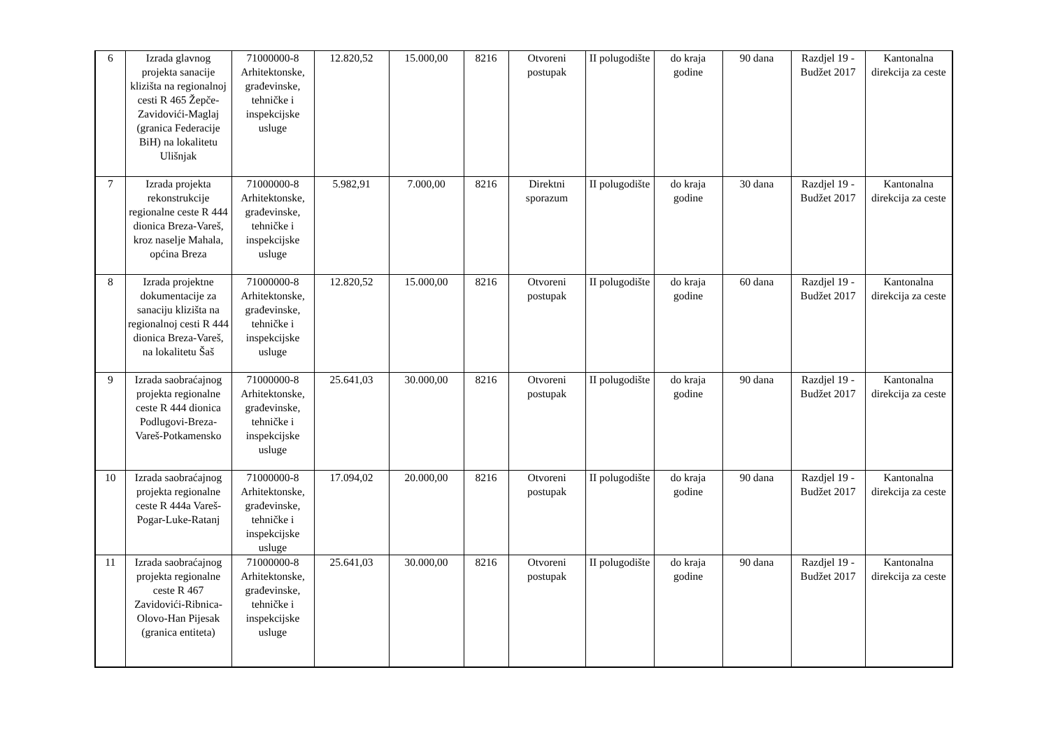| 6 | Izrada glavnog projekta sanacije klizišta na regionalnoj cesti R 465 Žepče-Zavidovići-Maglaj (granica Federacije BiH) na lokalitetu Ulišnjak | 71000000-8 Arhitektonske, građevinske, tehničke i inspekcijske usluge | 12.820,52 | 15.000,00 | 8216 | Otvoreni postupak | II polugodište | do kraja godine | 90 dana | Razdjel 19 - Budžet 2017 | Kantonalna direkcija za ceste |
| 7 | Izrada projekta rekonstrukcije regionalne ceste R 444 dionica Breza-Vareš, kroz naselje Mahala, općina Breza | 71000000-8 Arhitektonske, građevinske, tehničke i inspekcijske usluge | 5.982,91 | 7.000,00 | 8216 | Direktni sporazum | II polugodište | do kraja godine | 30 dana | Razdjel 19 - Budžet 2017 | Kantonalna direkcija za ceste |
| 8 | Izrada projektne dokumentacije za sanaciju klizišta na regionalnoj cesti R 444 dionica Breza-Vareš, na lokalitetu Šaš | 71000000-8 Arhitektonske, građevinske, tehničke i inspekcijske usluge | 12.820,52 | 15.000,00 | 8216 | Otvoreni postupak | II polugodište | do kraja godine | 60 dana | Razdjel 19 - Budžet 2017 | Kantonalna direkcija za ceste |
| 9 | Izrada saobraćajnog projekta regionalne ceste R 444 dionica Podlugovi-Breza-Vareš-Potkamensko | 71000000-8 Arhitektonske, građevinske, tehničke i inspekcijske usluge | 25.641,03 | 30.000,00 | 8216 | Otvoreni postupak | II polugodište | do kraja godine | 90 dana | Razdjel 19 - Budžet 2017 | Kantonalna direkcija za ceste |
| 10 | Izrada saobraćajnog projekta regionalne ceste R 444a Vareš-Pogar-Luke-Ratanj | 71000000-8 Arhitektonske, građevinske, tehničke i inspekcijske usluge | 17.094,02 | 20.000,00 | 8216 | Otvoreni postupak | II polugodište | do kraja godine | 90 dana | Razdjel 19 - Budžet 2017 | Kantonalna direkcija za ceste |
| 11 | Izrada saobraćajnog projekta regionalne ceste R 467 Zavidovići-Ribnica-Olovo-Han Pijesak (granica entiteta) | 71000000-8 Arhitektonske, građevinske, tehničke i inspekcijske usluge | 25.641,03 | 30.000,00 | 8216 | Otvoreni postupak | II polugodište | do kraja godine | 90 dana | Razdjel 19 - Budžet 2017 | Kantonalna direkcija za ceste |